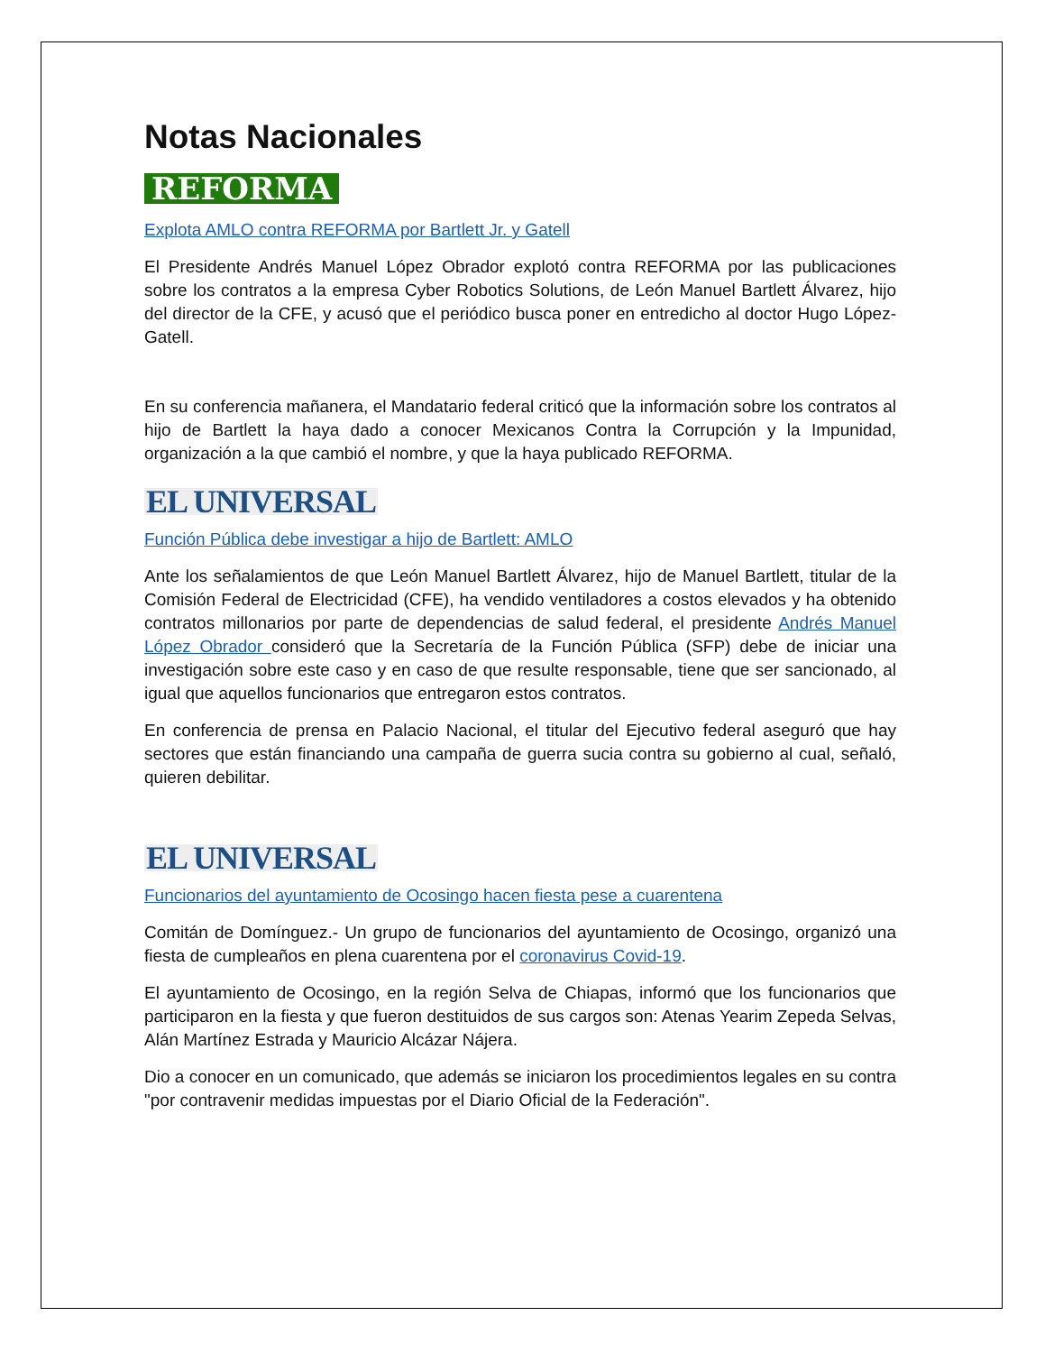Notas Nacionales
REFORMA
Explota AMLO contra REFORMA por Bartlett Jr. y Gatell
El Presidente Andrés Manuel López Obrador explotó contra REFORMA por las publicaciones sobre los contratos a la empresa Cyber Robotics Solutions, de León Manuel Bartlett Álvarez, hijo del director de la CFE, y acusó que el periódico busca poner en entredicho al doctor Hugo López-Gatell.
En su conferencia mañanera, el Mandatario federal criticó que la información sobre los contratos al hijo de Bartlett la haya dado a conocer Mexicanos Contra la Corrupción y la Impunidad, organización a la que cambió el nombre, y que la haya publicado REFORMA.
EL UNIVERSAL
Función Pública debe investigar a hijo de Bartlett: AMLO
Ante los señalamientos de que León Manuel Bartlett Álvarez, hijo de Manuel Bartlett, titular de la Comisión Federal de Electricidad (CFE), ha vendido ventiladores a costos elevados y ha obtenido contratos millonarios por parte de dependencias de salud federal, el presidente Andrés Manuel López Obrador consideró que la Secretaría de la Función Pública (SFP) debe de iniciar una investigación sobre este caso y en caso de que resulte responsable, tiene que ser sancionado, al igual que aquellos funcionarios que entregaron estos contratos.
En conferencia de prensa en Palacio Nacional, el titular del Ejecutivo federal aseguró que hay sectores que están financiando una campaña de guerra sucia contra su gobierno al cual, señaló, quieren debilitar.
EL UNIVERSAL
Funcionarios del ayuntamiento de Ocosingo hacen fiesta pese a cuarentena
Comitán de Domínguez.- Un grupo de funcionarios del ayuntamiento de Ocosingo, organizó una fiesta de cumpleaños en plena cuarentena por el coronavirus Covid-19.
El ayuntamiento de Ocosingo, en la región Selva de Chiapas, informó que los funcionarios que participaron en la fiesta y que fueron destituidos de sus cargos son: Atenas Yearim Zepeda Selvas, Alán Martínez Estrada y Mauricio Alcázar Nájera.
Dio a conocer en un comunicado, que además se iniciaron los procedimientos legales en su contra "por contravenir medidas impuestas por el Diario Oficial de la Federación".